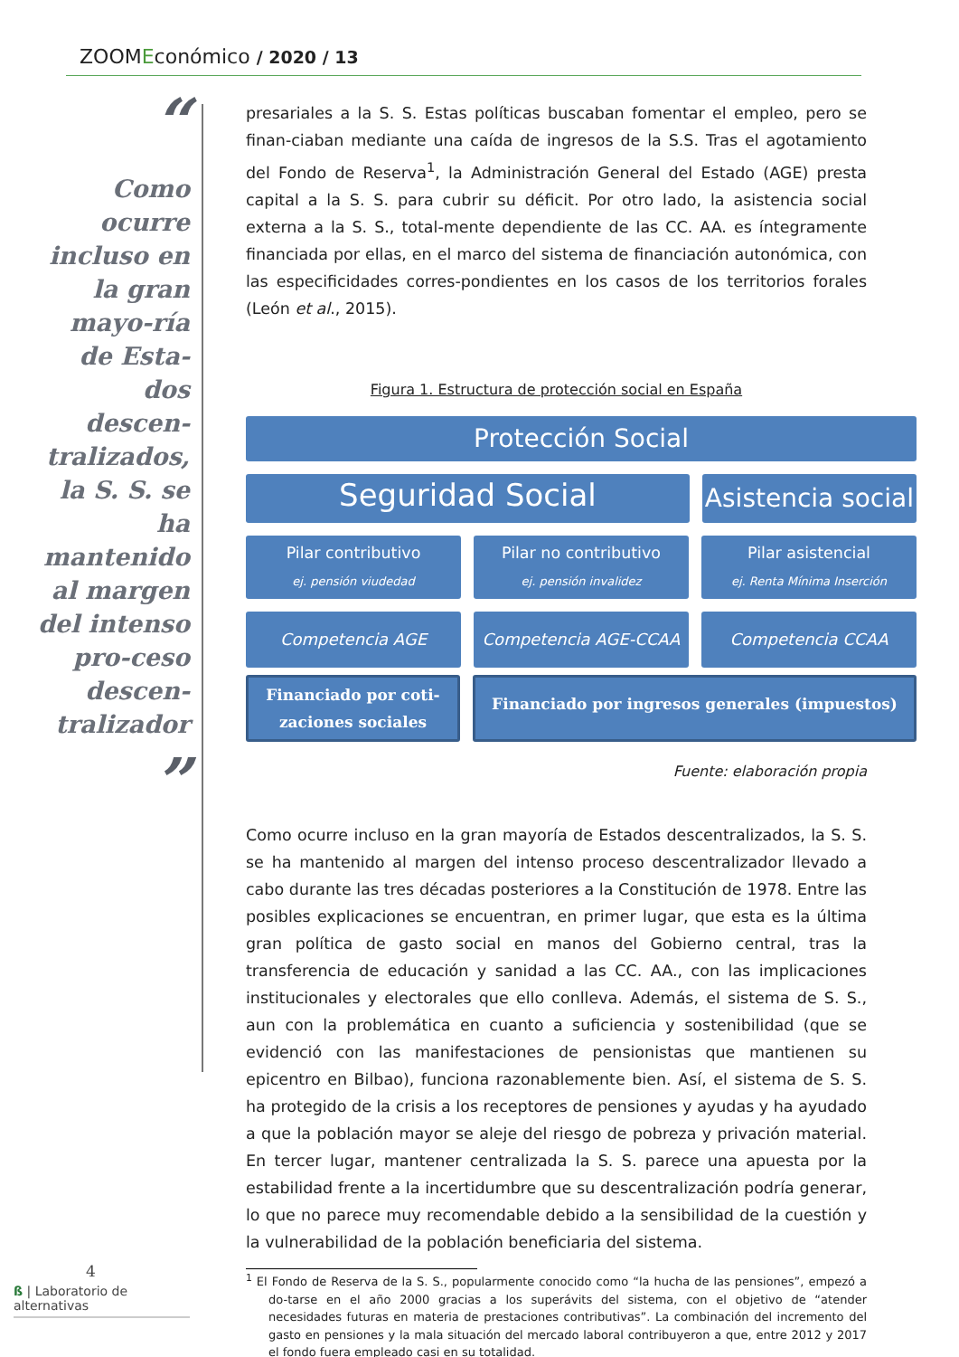ZOOMEconómico / 2020 / 13
“
Como ocurre incluso en la gran mayo-ría de Esta-dos descen-tralizados, la S. S. se ha mantenido al margen del intenso pro-ceso descen-tralizador
”
presariales a la S. S. Estas políticas buscaban fomentar el empleo, pero se finan-ciaban mediante una caída de ingresos de la S.S. Tras el agotamiento del Fondo de Reserva<sup>1</sup>, la Administración General del Estado (AGE) presta capital a la S. S. para cubrir su déficit. Por otro lado, la asistencia social externa a la S. S., total-mente dependiente de las CC. AA. es íntegramente financiada por ellas, en el marco del sistema de financiación autonómica, con las especificidades corres-pondientes en los casos de los territorios forales (León et al., 2015).
Figura 1. Estructura de protección social en España
Protección Social
Seguridad Social
Asistencia social
Pilar contributivo
ej. pensión viudedad
Pilar no contributivo
ej. pensión invalidez
Pilar asistencial
ej. Renta Mínima Inserción
Competencia AGE Competencia AGE-CCAA Competencia CCAA
Financiado por coti-zaciones sociales
Financiado por ingresos generales (impuestos)
Fuente: elaboración propia
Como ocurre incluso en la gran mayoría de Estados descentralizados, la S. S. se ha mantenido al margen del intenso proceso descentralizador llevado a cabo durante las tres décadas posteriores a la Constitución de 1978. Entre las posibles explicaciones se encuentran, en primer lugar, que esta es la última gran política de gasto social en manos del Gobierno central, tras la transferencia de educación y sanidad a las CC. AA., con las implicaciones institucionales y electorales que ello conlleva. Además, el sistema de S. S., aun con la problemática en cuanto a suficiencia y sostenibilidad (que se evidenció con las manifestaciones de pensionistas que mantienen su epicentro en Bilbao), funciona razonablemente bien. Así, el sistema de S. S. ha protegido de la crisis a los receptores de pensiones y ayudas y ha ayudado a que la población mayor se aleje del riesgo de pobreza y privación material. En tercer lugar, mantener centralizada la S. S. parece una apuesta por la estabilidad frente a la incertidumbre que su descentralización podría generar, lo que no parece muy recomendable debido a la sensibilidad de la cuestión y la vulnerabilidad de la población beneficiaria del sistema.
<sup>1</sup> El Fondo de Reserva de la S. S., popularmente conocido como “la hucha de las pensiones”, empezó a do-tarse en el año 2000 gracias a los superávits del sistema, con el objetivo de “atender necesidades futuras en materia de prestaciones contributivas”. La combinación del incremento del gasto en pensiones y la mala situación del mercado laboral contribuyeron a que, entre 2012 y 2017 el fondo fuera empleado casi en su totalidad.
4
ß | Laboratorio de alternativas